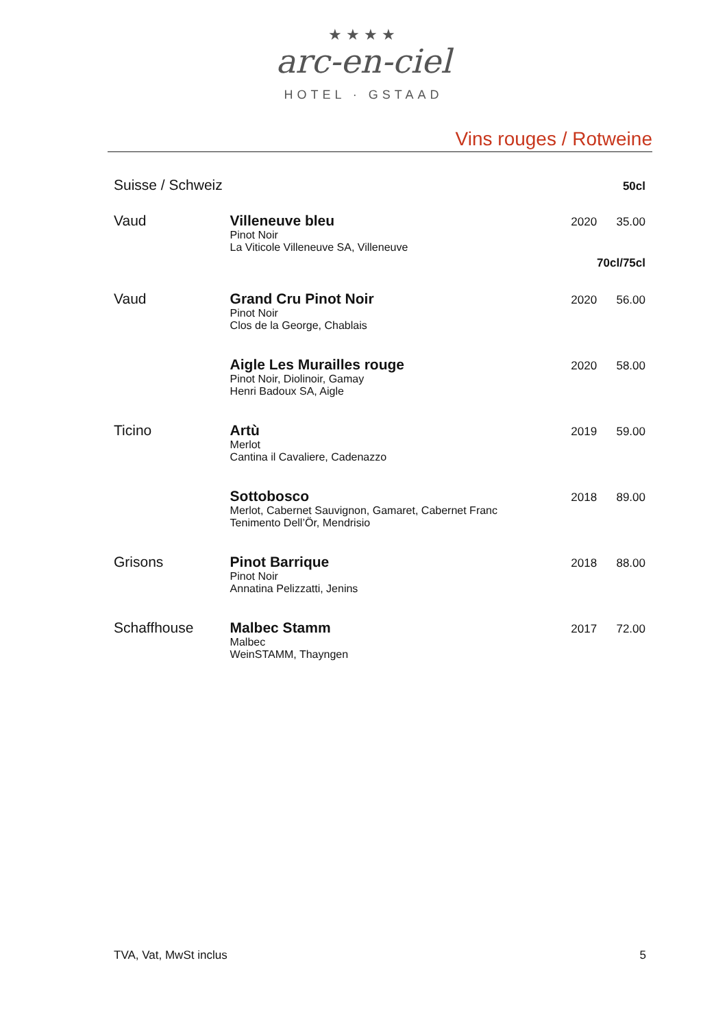★★★★
arc-en-ciel
HOTEL · GSTAAD
Vins rouges / Rotweine
| Suisse / Schweiz | | | 50cl |
| Vaud | Villeneuve bleu Pinot Noir La Viticole Villeneuve SA, Villeneuve | 2020 | 35.00 70cl/75cl |
| Vaud | Grand Cru Pinot Noir Pinot Noir Clos de la George, Chablais | 2020 | 56.00 |
| | Aigle Les Murailles rouge Pinot Noir, Diolinoir, Gamay Henri Badoux SA, Aigle | 2020 | 58.00 |
| Ticino | Artù Merlot Cantina il Cavaliere, Cadenazzo | 2019 | 59.00 |
| | Sottobosco Merlot, Cabernet Sauvignon, Gamaret, Cabernet Franc Tenimento Dell’Ör, Mendrisio | 2018 | 89.00 |
| Grisons | Pinot Barrique Pinot Noir Annatina Pelizzatti, Jenins | 2018 | 88.00 |
| Schaffhouse | Malbec Stamm Malbec WeinSTAMM, Thayngen | 2017 | 72.00 |
TVA, Vat, MwSt inclus 5